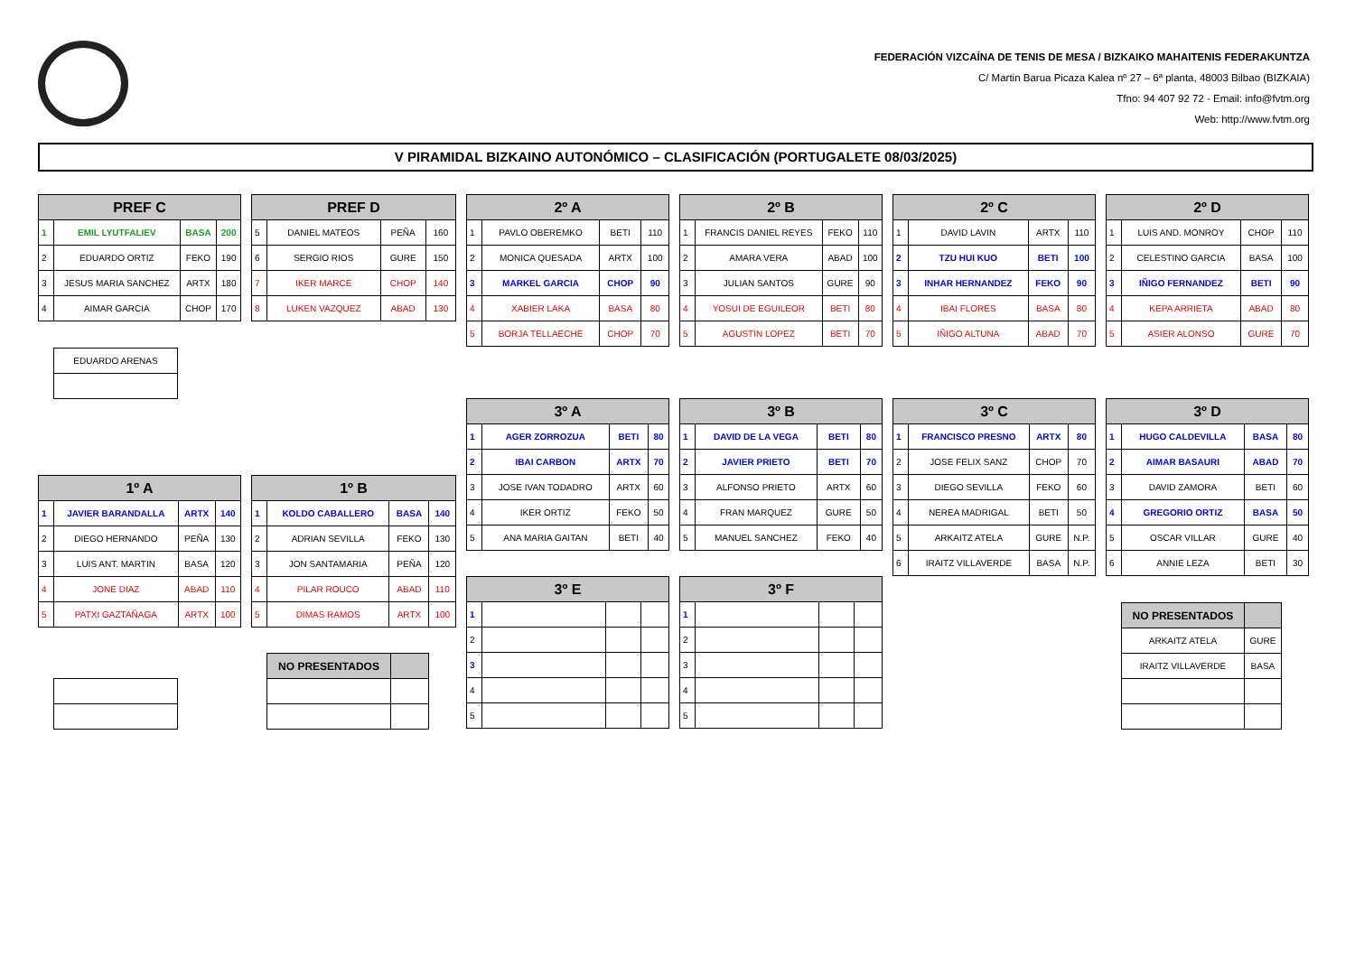FEDERACIÓN VIZCAÍNA DE TENIS DE MESA / BIZKAIKO MAHAITENIS FEDERAKUNTZA
C/ Martin Barua Picaza Kalea nº 27 – 6ª planta, 48003 Bilbao (BIZKAIA)
Tfno: 94 407 92 72 - Email: info@fvtm.org
Web: http://www.fvtm.org
V PIRAMIDAL BIZKAINO AUTONÓMICO – CLASIFICACIÓN (PORTUGALETE 08/03/2025)
| PREF C | | | |
| --- | --- | --- | --- |
| 1 | EMIL LYUTFALIEV | BASA | 200 |
| 2 | EDUARDO ORTIZ | FEKO | 190 |
| 3 | JESUS MARIA SANCHEZ | ARTX | 180 |
| 4 | AIMAR GARCIA | CHOP | 170 |
| EDUARDO ARENAS |
| PREF D | | | |
| --- | --- | --- | --- |
| 5 | DANIEL MATEOS | PEÑA | 160 |
| 6 | SERGIO RIOS | GURE | 150 |
| 7 | IKER MARCE | CHOP | 140 |
| 8 | LUKEN VAZQUEZ | ABAD | 130 |
| 2º A | | | |
| --- | --- | --- | --- |
| 1 | PAVLO OBEREMKO | BETI | 110 |
| 2 | MONICA QUESADA | ARTX | 100 |
| 3 | MARKEL GARCIA | CHOP | 90 |
| 4 | XABIER LAKA | BASA | 80 |
| 5 | BORJA TELLAECHE | CHOP | 70 |
| 2º B | | | |
| --- | --- | --- | --- |
| 1 | FRANCIS DANIEL REYES | FEKO | 110 |
| 2 | AMARA VERA | ABAD | 100 |
| 3 | JULIAN SANTOS | GURE | 90 |
| 4 | YOSUI DE EGUILEOR | BETI | 80 |
| 5 | AGUSTIN LOPEZ | BETI | 70 |
| 2º C | | | |
| --- | --- | --- | --- |
| 1 | DAVID LAVIN | ARTX | 110 |
| 2 | TZU HUI KUO | BETI | 100 |
| 3 | INHAR HERNANDEZ | FEKO | 90 |
| 4 | IBAI FLORES | BASA | 80 |
| 5 | IÑIGO ALTUNA | ABAD | 70 |
| 2º D | | | |
| --- | --- | --- | --- |
| 1 | LUIS AND. MONROY | CHOP | 110 |
| 2 | CELESTINO GARCIA | BASA | 100 |
| 3 | IÑIGO FERNANDEZ | BETI | 90 |
| 4 | KEPA ARRIETA | ABAD | 80 |
| 5 | ASIER ALONSO | GURE | 70 |
| 3º A | | | |
| --- | --- | --- | --- |
| 1 | AGER ZORROZUA | BETI | 80 |
| 2 | IBAI CARBON | ARTX | 70 |
| 3 | JOSE IVAN TODADRO | ARTX | 60 |
| 4 | IKER ORTIZ | FEKO | 50 |
| 5 | ANA MARIA GAITAN | BETI | 40 |
| 3º B | | | |
| --- | --- | --- | --- |
| 1 | DAVID DE LA VEGA | BETI | 80 |
| 2 | JAVIER PRIETO | BETI | 70 |
| 3 | ALFONSO PRIETO | ARTX | 60 |
| 4 | FRAN MARQUEZ | GURE | 50 |
| 5 | MANUEL SANCHEZ | FEKO | 40 |
| 3º C | | | |
| --- | --- | --- | --- |
| 1 | FRANCISCO PRESNO | ARTX | 80 |
| 2 | JOSE FELIX SANZ | CHOP | 70 |
| 3 | DIEGO SEVILLA | FEKO | 60 |
| 4 | NEREA MADRIGAL | BETI | 50 |
| 5 | ARKAITZ ATELA | GURE | N.P. |
| 6 | IRAITZ VILLAVERDE | BASA | N.P. |
| 3º D | | | |
| --- | --- | --- | --- |
| 1 | HUGO CALDEVILLA | BASA | 80 |
| 2 | AIMAR BASAURI | ABAD | 70 |
| 3 | DAVID ZAMORA | BETI | 60 |
| 4 | GREGORIO ORTIZ | BASA | 50 |
| 5 | OSCAR VILLAR | GURE | 40 |
| 6 | ANNIE LEZA | BETI | 30 |
| 1º A | | | |
| --- | --- | --- | --- |
| 1 | JAVIER BARANDALLA | ARTX | 140 |
| 2 | DIEGO HERNANDO | PEÑA | 130 |
| 3 | LUIS ANT. MARTIN | BASA | 120 |
| 4 | JONE DIAZ | ABAD | 110 |
| 5 | PATXI GAZTAÑAGA | ARTX | 100 |
| 1º B | | | |
| --- | --- | --- | --- |
| 1 | KOLDO CABALLERO | BASA | 140 |
| 2 | ADRIAN SEVILLA | FEKO | 130 |
| 3 | JON SANTAMARIA | PEÑA | 120 |
| 4 | PILAR ROUCO | ABAD | 110 |
| 5 | DIMAS RAMOS | ARTX | 100 |
| 3º E | | | |
| --- | --- | --- | --- |
| 1 | | | |
| 2 | | | |
| 3 | | | |
| 4 | | | |
| 5 | | | |
| 3º F | | | |
| --- | --- | --- | --- |
| 1 | | | |
| 2 | | | |
| 3 | | | |
| 4 | | | |
| 5 | | | |
| NO PRESENTADOS | |
| --- | --- |
| ARKAITZ ATELA | GURE |
| IRAITZ VILLAVERDE | BASA |
| NO PRESENTADOS | |
| --- | --- |